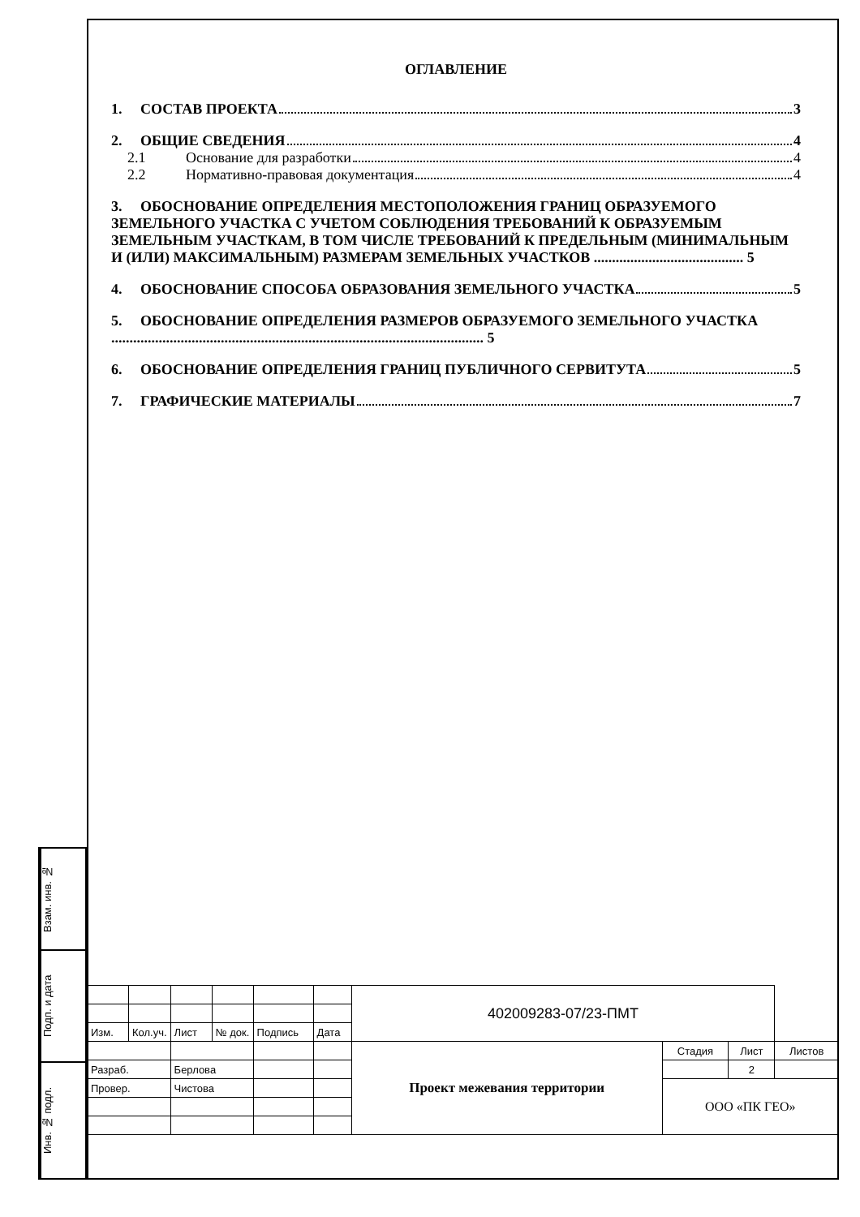Взам. инв. №
Подп. и дата
Инв. № подл.
ОГЛАВЛЕНИЕ
1. СОСТАВ ПРОЕКТА 3
2. ОБЩИЕ СВЕДЕНИЯ 4
2.1 Основание для разработки 4
2.2 Нормативно-правовая документация 4
3. ОБОСНОВАНИЕ ОПРЕДЕЛЕНИЯ МЕСТОПОЛОЖЕНИЯ ГРАНИЦ ОБРАЗУЕМОГО ЗЕМЕЛЬНОГО УЧАСТКА С УЧЕТОМ СОБЛЮДЕНИЯ ТРЕБОВАНИЙ К ОБРАЗУЕМЫМ ЗЕМЕЛЬНЫМ УЧАСТКАМ, В ТОМ ЧИСЛЕ ТРЕБОВАНИЙ К ПРЕДЕЛЬНЫМ (МИНИМАЛЬНЫМ И (ИЛИ) МАКСИМАЛЬНЫМ) РАЗМЕРАМ ЗЕМЕЛЬНЫХ УЧАСТКОВ ......................................... 5
4. ОБОСНОВАНИЕ СПОСОБА ОБРАЗОВАНИЯ ЗЕМЕЛЬНОГО УЧАСТКА 5
5. ОБОСНОВАНИЕ ОПРЕДЕЛЕНИЯ РАЗМЕРОВ ОБРАЗУЕМОГО ЗЕМЕЛЬНОГО УЧАСТКА ...................................................................................................... 5
6. ОБОСНОВАНИЕ ОПРЕДЕЛЕНИЯ ГРАНИЦ ПУБЛИЧНОГО СЕРВИТУТА 5
7. ГРАФИЧЕСКИЕ МАТЕРИАЛЫ 7
| | | | | | | 402009283-07/23-ПМТ | | | |
| Изм. | Кол.уч. | Лист | № док. | Подпись | Дата | | | | |
| | | | | | | Проект межевания территории | Стадия | Лист | Листов |
| Разраб. | | Берлова | | | | | | 2 | |
| Провер. | | Чистова | | | | | ООО «ПК ГЕО» | | |